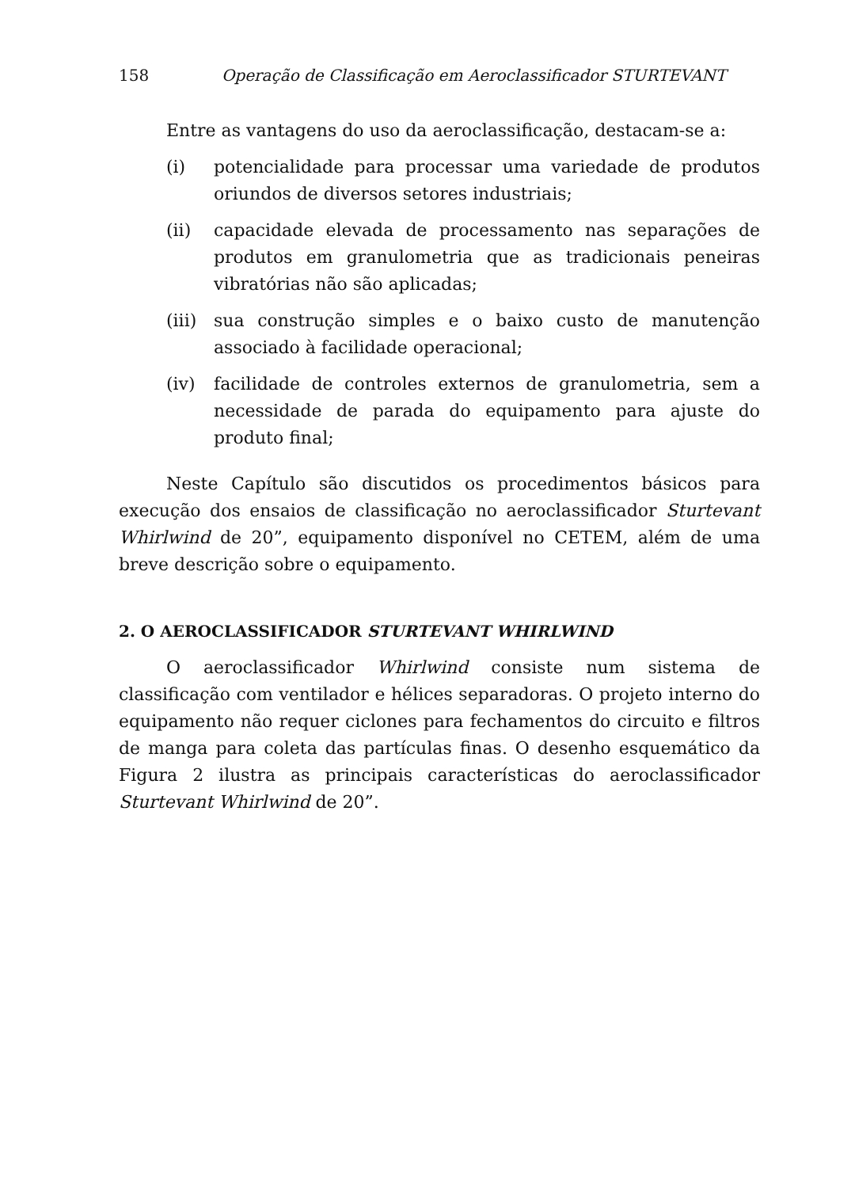158 Operação de Classificação em Aeroclassificador STURTEVANT
Entre as vantagens do uso da aeroclassificação, destacam-se a:
(i) potencialidade para processar uma variedade de produtos oriundos de diversos setores industriais;
(ii) capacidade elevada de processamento nas separações de produtos em granulometria que as tradicionais peneiras vibratórias não são aplicadas;
(iii) sua construção simples e o baixo custo de manutenção associado à facilidade operacional;
(iv) facilidade de controles externos de granulometria, sem a necessidade de parada do equipamento para ajuste do produto final;
Neste Capítulo são discutidos os procedimentos básicos para execução dos ensaios de classificação no aeroclassificador Sturtevant Whirlwind de 20”, equipamento disponível no CETEM, além de uma breve descrição sobre o equipamento.
2. O AEROCLASSIFICADOR STURTEVANT WHIRLWIND
O aeroclassificador Whirlwind consiste num sistema de classificação com ventilador e hélices separadoras. O projeto interno do equipamento não requer ciclones para fechamentos do circuito e filtros de manga para coleta das partículas finas. O desenho esquemático da Figura 2 ilustra as principais características do aeroclassificador Sturtevant Whirlwind de 20”.